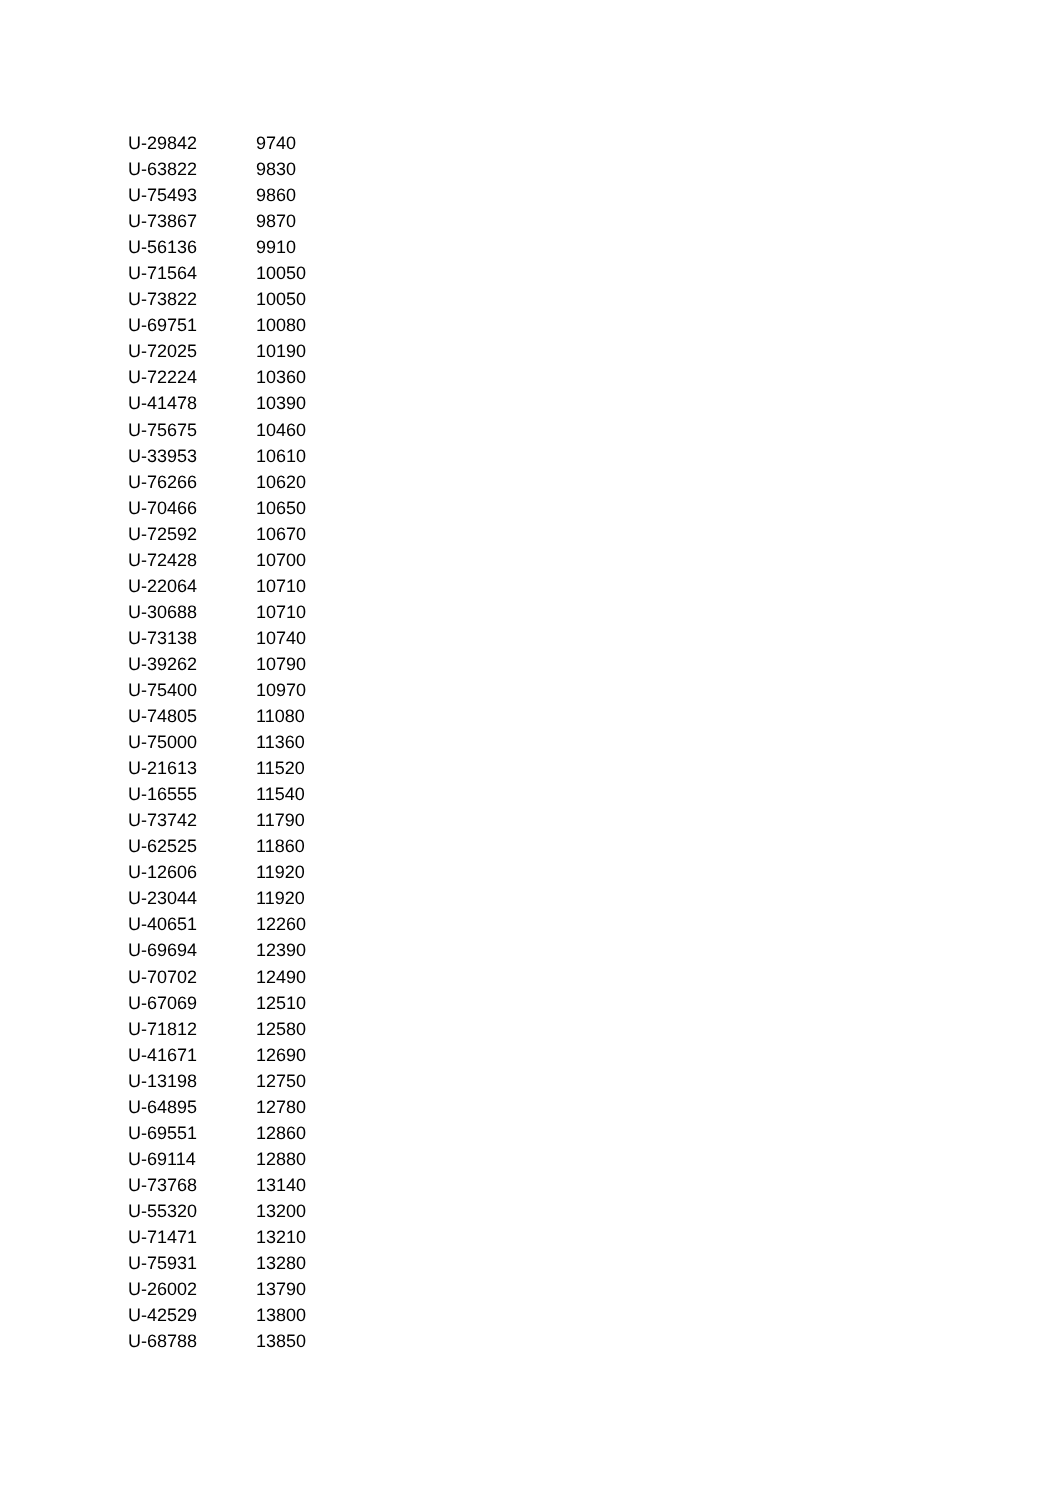| U-29842 | 9740 |
| U-63822 | 9830 |
| U-75493 | 9860 |
| U-73867 | 9870 |
| U-56136 | 9910 |
| U-71564 | 10050 |
| U-73822 | 10050 |
| U-69751 | 10080 |
| U-72025 | 10190 |
| U-72224 | 10360 |
| U-41478 | 10390 |
| U-75675 | 10460 |
| U-33953 | 10610 |
| U-76266 | 10620 |
| U-70466 | 10650 |
| U-72592 | 10670 |
| U-72428 | 10700 |
| U-22064 | 10710 |
| U-30688 | 10710 |
| U-73138 | 10740 |
| U-39262 | 10790 |
| U-75400 | 10970 |
| U-74805 | 11080 |
| U-75000 | 11360 |
| U-21613 | 11520 |
| U-16555 | 11540 |
| U-73742 | 11790 |
| U-62525 | 11860 |
| U-12606 | 11920 |
| U-23044 | 11920 |
| U-40651 | 12260 |
| U-69694 | 12390 |
| U-70702 | 12490 |
| U-67069 | 12510 |
| U-71812 | 12580 |
| U-41671 | 12690 |
| U-13198 | 12750 |
| U-64895 | 12780 |
| U-69551 | 12860 |
| U-69114 | 12880 |
| U-73768 | 13140 |
| U-55320 | 13200 |
| U-71471 | 13210 |
| U-75931 | 13280 |
| U-26002 | 13790 |
| U-42529 | 13800 |
| U-68788 | 13850 |